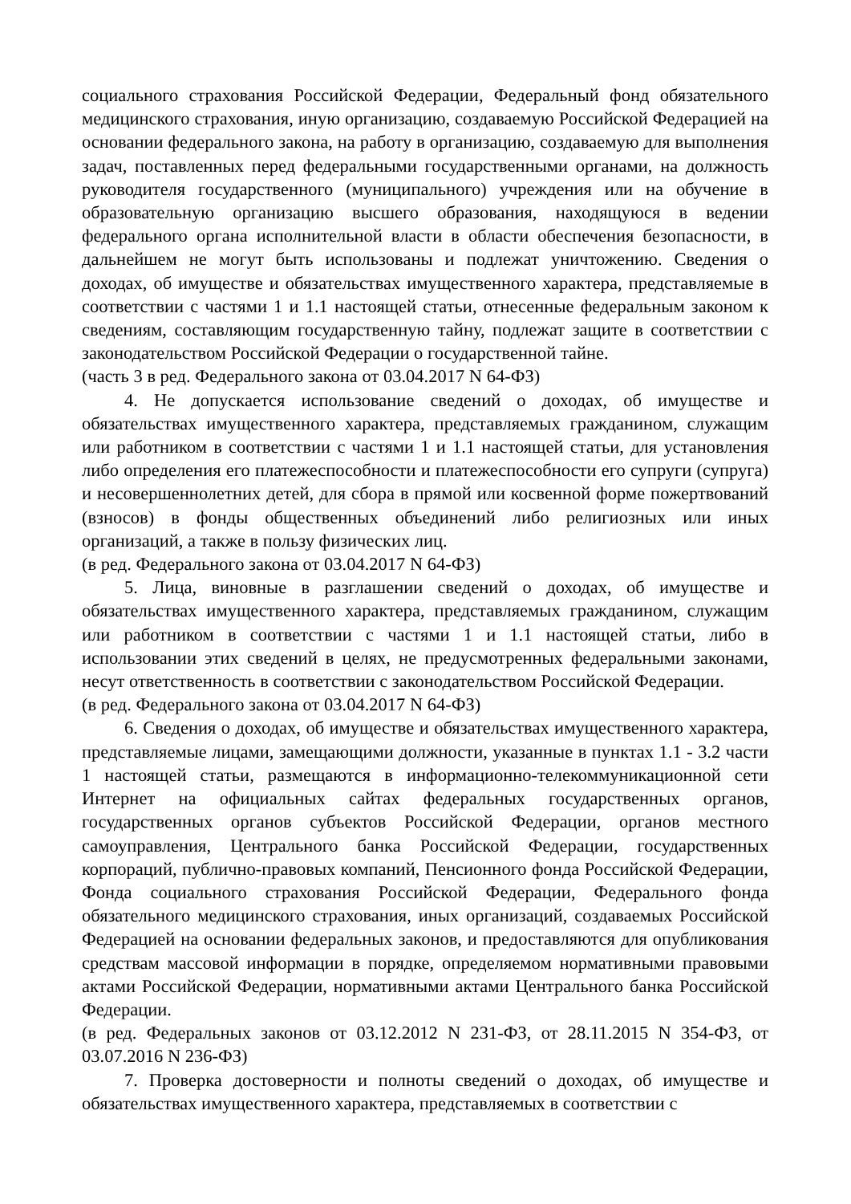социального страхования Российской Федерации, Федеральный фонд обязательного медицинского страхования, иную организацию, создаваемую Российской Федерацией на основании федерального закона, на работу в организацию, создаваемую для выполнения задач, поставленных перед федеральными государственными органами, на должность руководителя государственного (муниципального) учреждения или на обучение в образовательную организацию высшего образования, находящуюся в ведении федерального органа исполнительной власти в области обеспечения безопасности, в дальнейшем не могут быть использованы и подлежат уничтожению. Сведения о доходах, об имуществе и обязательствах имущественного характера, представляемые в соответствии с частями 1 и 1.1 настоящей статьи, отнесенные федеральным законом к сведениям, составляющим государственную тайну, подлежат защите в соответствии с законодательством Российской Федерации о государственной тайне.
(часть 3 в ред. Федерального закона от 03.04.2017 N 64-ФЗ)
4. Не допускается использование сведений о доходах, об имуществе и обязательствах имущественного характера, представляемых гражданином, служащим или работником в соответствии с частями 1 и 1.1 настоящей статьи, для установления либо определения его платежеспособности и платежеспособности его супруги (супруга) и несовершеннолетних детей, для сбора в прямой или косвенной форме пожертвований (взносов) в фонды общественных объединений либо религиозных или иных организаций, а также в пользу физических лиц.
(в ред. Федерального закона от 03.04.2017 N 64-ФЗ)
5. Лица, виновные в разглашении сведений о доходах, об имуществе и обязательствах имущественного характера, представляемых гражданином, служащим или работником в соответствии с частями 1 и 1.1 настоящей статьи, либо в использовании этих сведений в целях, не предусмотренных федеральными законами, несут ответственность в соответствии с законодательством Российской Федерации.
(в ред. Федерального закона от 03.04.2017 N 64-ФЗ)
6. Сведения о доходах, об имуществе и обязательствах имущественного характера, представляемые лицами, замещающими должности, указанные в пунктах 1.1 - 3.2 части 1 настоящей статьи, размещаются в информационно-телекоммуникационной сети Интернет на официальных сайтах федеральных государственных органов, государственных органов субъектов Российской Федерации, органов местного самоуправления, Центрального банка Российской Федерации, государственных корпораций, публично-правовых компаний, Пенсионного фонда Российской Федерации, Фонда социального страхования Российской Федерации, Федерального фонда обязательного медицинского страхования, иных организаций, создаваемых Российской Федерацией на основании федеральных законов, и предоставляются для опубликования средствам массовой информации в порядке, определяемом нормативными правовыми актами Российской Федерации, нормативными актами Центрального банка Российской Федерации.
(в ред. Федеральных законов от 03.12.2012 N 231-ФЗ, от 28.11.2015 N 354-ФЗ, от 03.07.2016 N 236-ФЗ)
7. Проверка достоверности и полноты сведений о доходах, об имуществе и обязательствах имущественного характера, представляемых в соответствии с